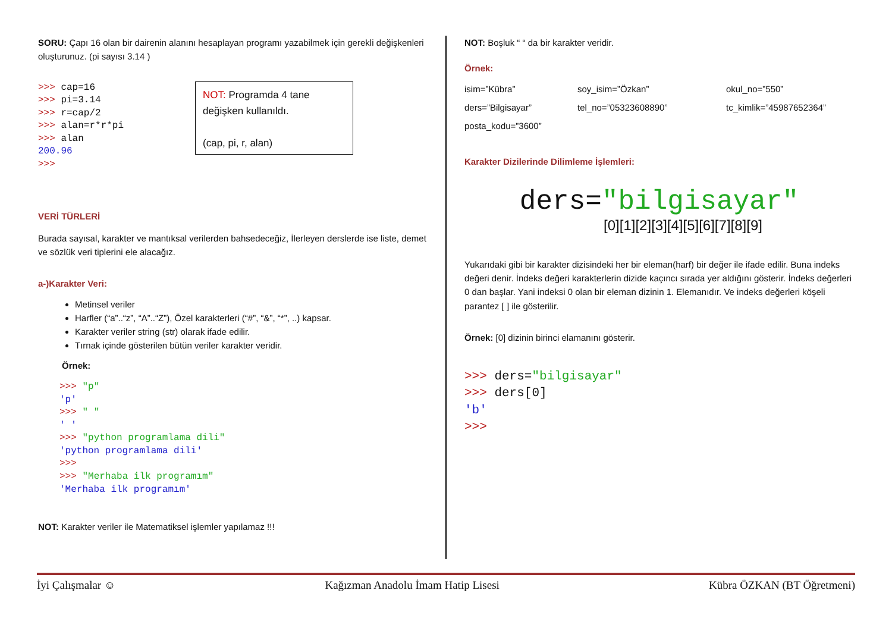SORU: Çapı 16 olan bir dairenin alanını hesaplayan programı yazabilmek için gerekli değişkenleri oluşturunuz. (pi sayısı 3.14 )
>>> cap=16
>>> pi=3.14
>>> r=cap/2
>>> alan=r*r*pi
>>> alan
200.96
>>>
NOT: Programda 4 tane değişken kullanıldı.
(cap, pi, r, alan)
VERİ TÜRLERİ
Burada sayısal, karakter ve mantıksal verilerden bahsedeceğiz, İlerleyen derslerde ise liste, demet ve sözlük veri tiplerini ele alacağız.
a-)Karakter Veri:
Metinsel veriler
Harfler (“a”..“z”, “A”..“Z”), Özel karakterleri (“#”, “&”, “*”, ..) kapsar.
Karakter veriler string (str) olarak ifade edilir.
Tırnak içinde gösterilen bütün veriler karakter veridir.
Örnek:
>>> "p"
'p'
>>> " "
' '
>>> "python programlama dili"
'python programlama dili'
>>>
>>> "Merhaba ilk programım"
'Merhaba ilk programım'
NOT: Karakter veriler ile Matematiksel işlemler yapılamaz !!!
NOT: Boşluk “ “ da bir karakter veridir.
Örnek:
isim=”Kübra” soy_isim=”Özkan” okul_no=”550” ders=”Bilgisayar” tel_no=”05323608890” tc_kimlik=”45987652364” posta_kodu=”3600”
Karakter Dizilerinde Dilimleme İşlemleri:
ders="bilgisayar"
[0][1][2][3][4][5][6][7][8][9]
Yukarıdaki gibi bir karakter dizisindeki her bir eleman(harf) bir değer ile ifade edilir. Buna indeks değeri denir. İndeks değeri karakterlerin dizide kaçıncı sırada yer aldığını gösterir. İndeks değerleri 0 dan başlar. Yani indeksi 0 olan bir eleman dizinin 1. Elemanıdır. Ve indeks değerleri köşeli parantez [ ] ile gösterilir.
Örnek: [0] dizinin birinci elamanını gösterir.
>>> ders="bilgisayar"
>>> ders[0]
'b'
>>>
İyi Çalışmalar ☺ Kağızman Anadolu İmam Hatip Lisesi Kübra ÖZKAN (BT Öğretmeni)